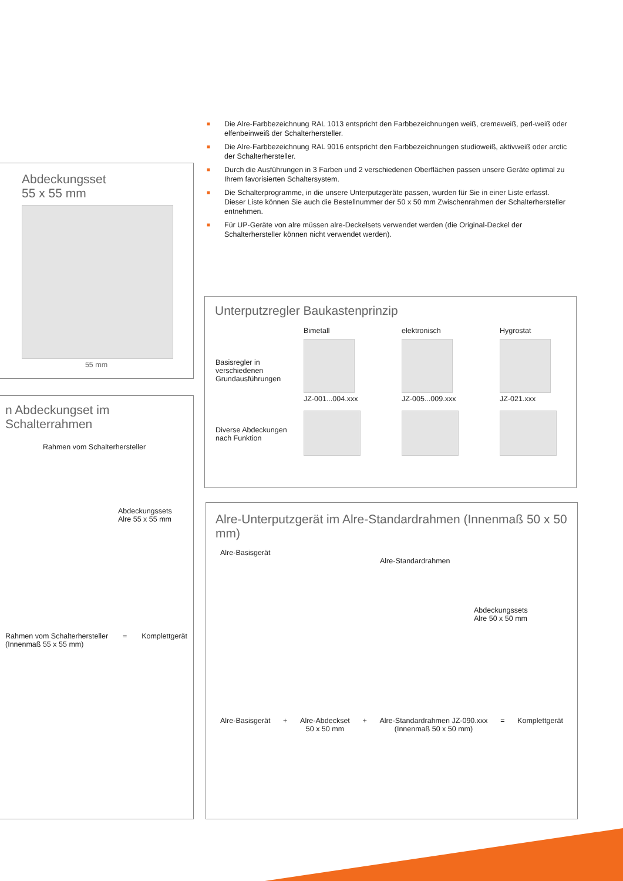■ Die Alre-Farbbezeichnung RAL 1013 entspricht den Farbbezeichnungen weiß, cremeweiß, perl-weiß oder elfenbeinweiß der Schalterhersteller.
■ Die Alre-Farbbezeichnung RAL 9016 entspricht den Farbbezeichnungen studioweiß, aktivweiß oder arctic der Schalterhersteller.
■ Durch die Ausführungen in 3 Farben und 2 verschiedenen Oberflächen passen unsere Geräte optimal zu Ihrem favorisierten Schaltersystem.
■ Die Schalterprogramme, in die unsere Unterputzgeräte passen, wurden für Sie in einer Liste erfasst. Dieser Liste können Sie auch die Bestellnummer der 50 x 50 mm Zwischenrahmen der Schalterhersteller entnehmen.
■ Für UP-Geräte von alre müssen alre-Deckelsets verwendet werden (die Original-Deckel der Schalterhersteller können nicht verwendet werden).
Abdeckungsset
55 x 55 mm
55 mm
n Abdeckungset im Schalterrahmen
Rahmen vom Schalterhersteller
Abdeckungssets
Alre 55 x 55 mm
Rahmen vom Schalterhersteller
(Innenmaß 55 x 55 mm) = Komplettgerät
Unterputzregler Baukastenprinzip
| | Bimetall | elektronisch | Hygrostat |
| Basisregler in verschiedenen Grundausführungen | JZ-001...004.xxx | JZ-005...009.xxx | JZ-021.xxx |
| Diverse Abdeckungen nach Funktion | | | |
Alre-Unterputzgerät im Alre-Standardrahmen (Innenmaß 50 x 50 mm)
Alre-Basisgerät
Alre-Standardrahmen
Abdeckungssets
Alre 50 x 50 mm
Alre-Basisgerät + Alre-Abdeckset
50 x 50 mm + Alre-Standardrahmen JZ-090.xxx
(Innenmaß 50 x 50 mm) = Komplettgerät